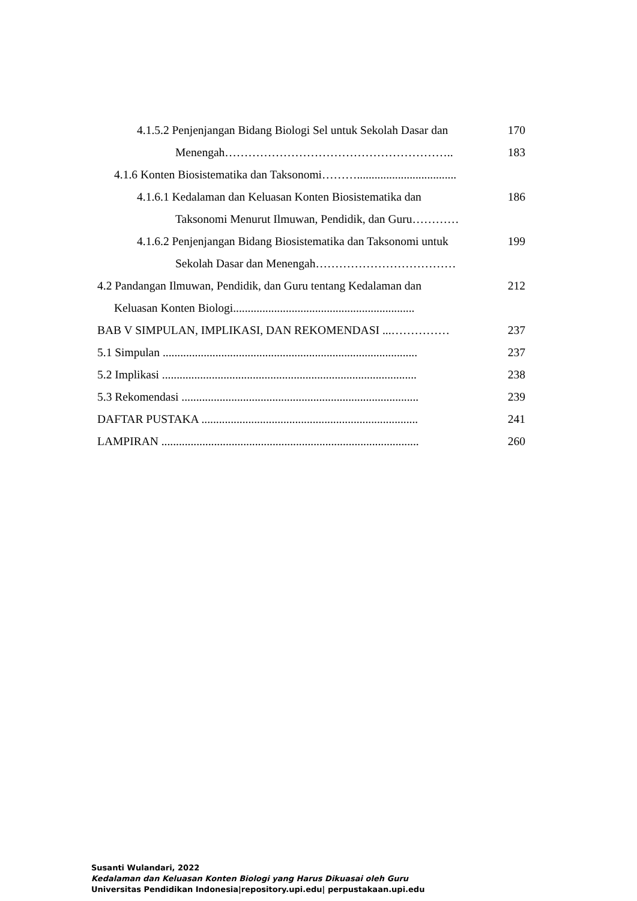4.1.5.2 Penjenjangan Bidang Biologi Sel untuk Sekolah Dasar dan 170
Menengah………………………………………………….. 183
4.1.6 Konten Biosistematika dan Taksonomi………..................................
4.1.6.1 Kedalaman dan Keluasan Konten Biosistematika dan 186
Taksonomi Menurut Ilmuwan, Pendidik, dan Guru…………
4.1.6.2 Penjenjangan Bidang Biosistematika dan Taksonomi untuk 199
Sekolah Dasar dan Menengah………………………………
4.2 Pandangan Ilmuwan, Pendidik, dan Guru tentang Kedalaman dan 212
Keluasan Konten Biologi..............................................................
BAB V SIMPULAN, IMPLIKASI, DAN REKOMENDASI ...…………… 237
5.1 Simpulan ....................................................................................... 237
5.2 Implikasi ....................................................................................... 238
5.3 Rekomendasi ................................................................................. 239
DAFTAR PUSTAKA .......................................................................... 241
LAMPIRAN ........................................................................................ 260
Susanti Wulandari, 2022
Kedalaman dan Keluasan Konten Biologi yang Harus Dikuasai oleh Guru
Universitas Pendidikan Indonesia|repository.upi.edu| perpustakaan.upi.edu